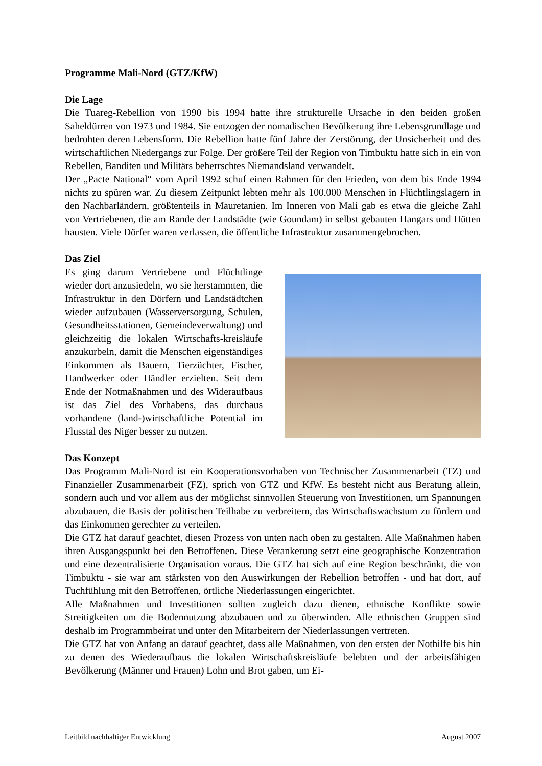Programme Mali-Nord (GTZ/KfW)
Die Lage
Die Tuareg-Rebellion von 1990 bis 1994 hatte ihre strukturelle Ursache in den beiden großen Saheldürren von 1973 und 1984. Sie entzogen der nomadischen Bevölkerung ihre Lebens­grundlage und bedrohten deren Lebensform. Die Rebellion hatte fünf Jahre der Zerstörung, der Unsicherheit und des wirtschaftlichen Niedergangs zur Folge. Der größere Teil der Regi­on von Timbuktu hatte sich in ein von Rebellen, Banditen und Militärs beherrschtes Nie­mandsland verwandelt.
Der „Pacte National“ vom April 1992 schuf einen Rahmen für den Frieden, von dem bis Ende 1994 nichts zu spüren war. Zu diesem Zeitpunkt lebten mehr als 100.000 Menschen in Flücht­lingslagern in den Nachbarländern, größtenteils in Mauretanien. Im Inneren von Mali gab es etwa die gleiche Zahl von Vertriebenen, die am Rande der Landstädte (wie Goundam) in selbst gebauten Hangars und Hütten hausten. Viele Dörfer waren verlassen, die öffentliche Infrastruktur zusammengebrochen.
Das Ziel
Es ging darum Vertriebene und Flüchtlinge wieder dort anzusiedeln, wo sie herstamm­ten, die Infrastruktur in den Dörfern und Landstädtchen wieder aufzubauen (Wasser­versorgung, Schulen, Gesundheitsstationen, Gemeindeverwaltung) und gleichzeitig die lokalen Wirtschafts-kreisläufe anzukurbeln, damit die Menschen eigenständiges Ein­kommen als Bauern, Tierzüchter, Fischer, Handwerker oder Händler erzielten. Seit dem Ende der Notmaßnahmen und des Wi­deraufbaus ist das Ziel des Vorhabens, das durchaus vorhandene (land-)wirtschaftliche Potential im Flusstal des Niger besser zu nutzen.
Das Konzept
Das Programm Mali-Nord ist ein Kooperationsvorhaben von Technischer Zusammenarbeit (TZ) und Finanzieller Zusammenarbeit (FZ), sprich von GTZ und KfW. Es besteht nicht aus Beratung allein, sondern auch und vor allem aus der möglichst sinnvollen Steuerung von In­vestitionen, um Spannungen abzubauen, die Basis der politischen Teilhabe zu verbreitern, das Wirtschaftswachstum zu fördern und das Einkommen gerechter zu verteilen.
Die GTZ hat darauf geachtet, diesen Prozess von unten nach oben zu gestalten. Alle Maß­nahmen haben ihren Ausgangspunkt bei den Betroffenen. Diese Verankerung setzt eine geo­graphische Konzentration und eine dezentralisierte Organisation voraus. Die GTZ hat sich auf eine Region beschränkt, die von Timbuktu - sie war am stärksten von den Auswirkungen der Rebellion betroffen - und hat dort, auf Tuchfühlung mit den Betroffenen, örtliche Niederlas­sungen eingerichtet.
Alle Maßnahmen und Investitionen sollten zugleich dazu dienen, ethnische Konflikte sowie Streitigkeiten um die Bodennutzung abzubauen und zu überwinden. Alle ethnischen Gruppen sind deshalb im Programmbeirat und unter den Mitarbeitern der Niederlassungen vertreten.
Die GTZ hat von Anfang an darauf geachtet, dass alle Maßnahmen, von den ersten der Not­hilfe bis hin zu denen des Wiederaufbaus die lokalen Wirtschaftskreisläufe belebten und der arbeitsfähigen Bevölkerung (Männer und Frauen) Lohn und Brot gaben, um Ei-
Leitbild nachhaltiger Entwicklung August 2007